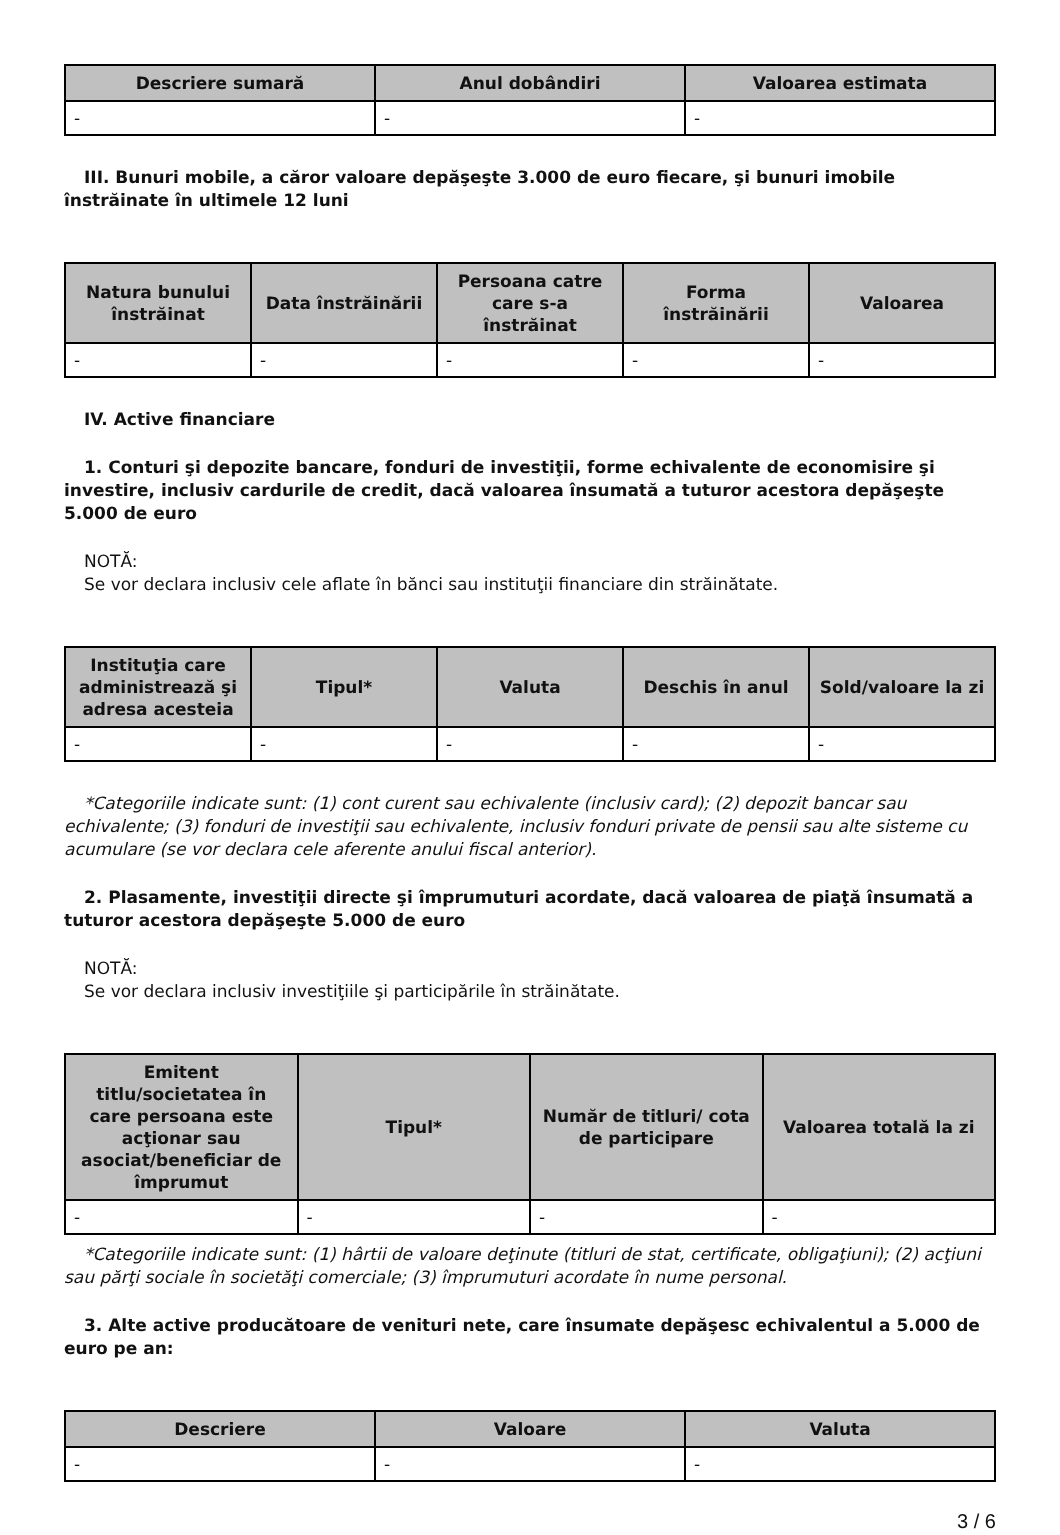| Descriere sumară | Anul dobândiri | Valoarea estimata |
| --- | --- | --- |
| - | - | - |
III. Bunuri mobile, a căror valoare depăşeşte 3.000 de euro fiecare, şi bunuri imobile înstrăinate în ultimele 12 luni
| Natura bunului înstrăinat | Data înstrăinării | Persoana catre care s-a înstrăinat | Forma înstrăinării | Valoarea |
| --- | --- | --- | --- | --- |
| - | - | - | - | - |
IV. Active financiare
1. Conturi şi depozite bancare, fonduri de investiţii, forme echivalente de economisire şi investire, inclusiv cardurile de credit, dacă valoarea însumată a tuturor acestora depăşeşte 5.000 de euro
NOTĂ:
Se vor declara inclusiv cele aflate în bănci sau instituţii financiare din străinătate.
| Instituţia care administrează şi adresa acesteia | Tipul* | Valuta | Deschis în anul | Sold/valoare la zi |
| --- | --- | --- | --- | --- |
| - | - | - | - | - |
*Categoriile indicate sunt: (1) cont curent sau echivalente (inclusiv card); (2) depozit bancar sau echivalente; (3) fonduri de investiţii sau echivalente, inclusiv fonduri private de pensii sau alte sisteme cu acumulare (se vor declara cele aferente anului fiscal anterior).
2. Plasamente, investiţii directe şi împrumuturi acordate, dacă valoarea de piaţă însumată a tuturor acestora depăşeşte 5.000 de euro
NOTĂ:
Se vor declara inclusiv investiţiile şi participările în străinătate.
| Emitent titlu/societatea în care persoana este acţionar sau asociat/beneficiar de împrumut | Tipul* | Număr de titluri/ cota de participare | Valoarea totală la zi |
| --- | --- | --- | --- |
| - | - | - | - |
*Categoriile indicate sunt: (1) hârtii de valoare deţinute (titluri de stat, certificate, obligaţiuni); (2) acţiuni sau părţi sociale în societăţi comerciale; (3) împrumuturi acordate în nume personal.
3. Alte active producătoare de venituri nete, care însumate depăşesc echivalentul a 5.000 de euro pe an:
| Descriere | Valoare | Valuta |
| --- | --- | --- |
| - | - | - |
3 / 6